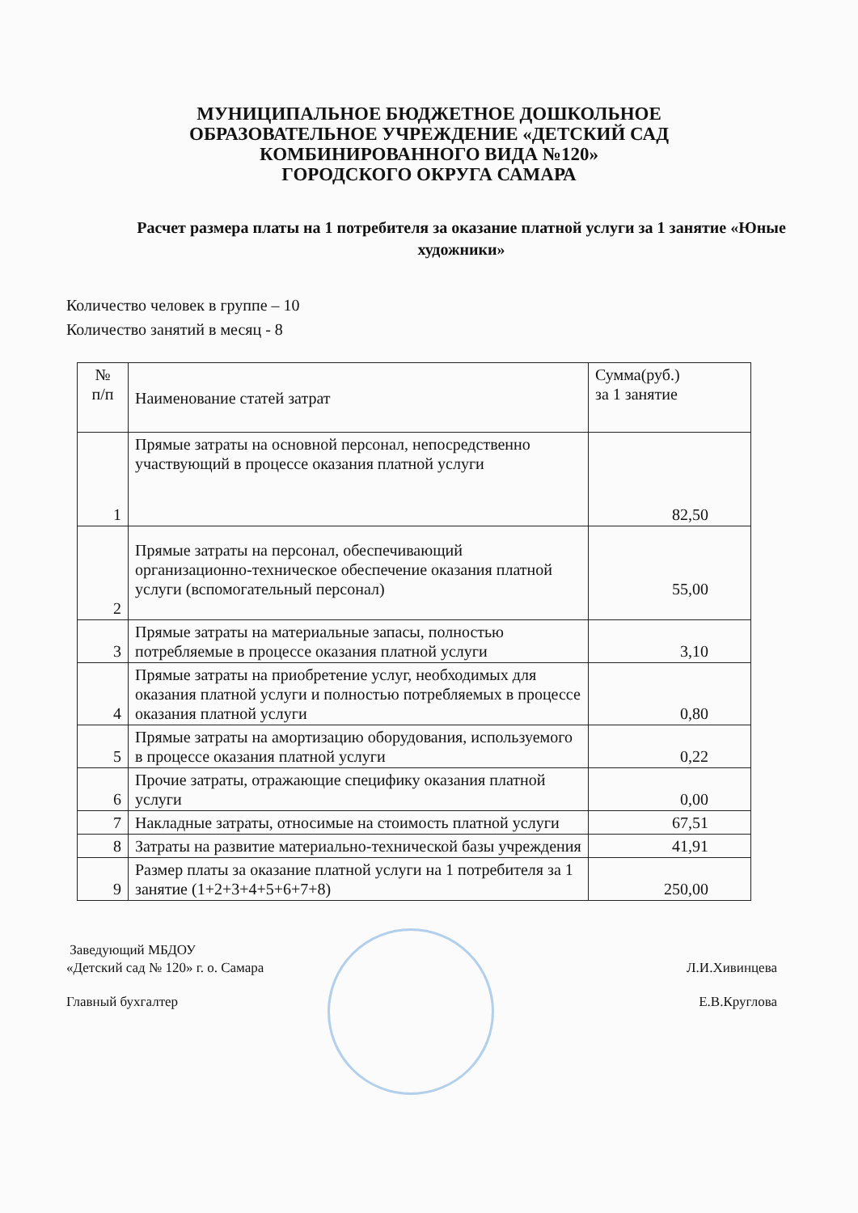МУНИЦИПАЛЬНОЕ БЮДЖЕТНОЕ ДОШКОЛЬНОЕ
ОБРАЗОВАТЕЛЬНОЕ УЧРЕЖДЕНИЕ «ДЕТСКИЙ САД
КОМБИНИРОВАННОГО ВИДА №120»
ГОРОДСКОГО ОКРУГА САМАРА
Расчет размера платы на 1 потребителя за оказание платной услуги за 1 занятие «Юные художники»
Количество человек в группе – 10
Количество занятий в месяц - 8
| № п/п | Наименование статей затрат | Сумма(руб.) за 1 занятие |
| --- | --- | --- |
| 1 | Прямые затраты на основной персонал, непосредственно участвующий в процессе оказания платной услуги | 82,50 |
| 2 | Прямые затраты на персонал, обеспечивающий организационно-техническое обеспечение оказания платной услуги (вспомогательный персонал) | 55,00 |
| 3 | Прямые затраты на материальные запасы, полностью потребляемые в процессе оказания платной услуги | 3,10 |
| 4 | Прямые затраты на приобретение услуг, необходимых для оказания платной услуги и полностью потребляемых в процессе оказания платной услуги | 0,80 |
| 5 | Прямые затраты на амортизацию оборудования, используемого в процессе оказания платной услуги | 0,22 |
| 6 | Прочие затраты, отражающие специфику оказания платной услуги | 0,00 |
| 7 | Накладные затраты, относимые на стоимость платной услуги | 67,51 |
| 8 | Затраты на развитие материально-технической базы учреждения | 41,91 |
| 9 | Размер платы за оказание платной услуги на 1 потребителя за 1 занятие (1+2+3+4+5+6+7+8) | 250,00 |
Заведующий МБДОУ
«Детский сад № 120» г. о. Самара Л.И.Хивинцева
Главный бухгалтер Е.В.Круглова